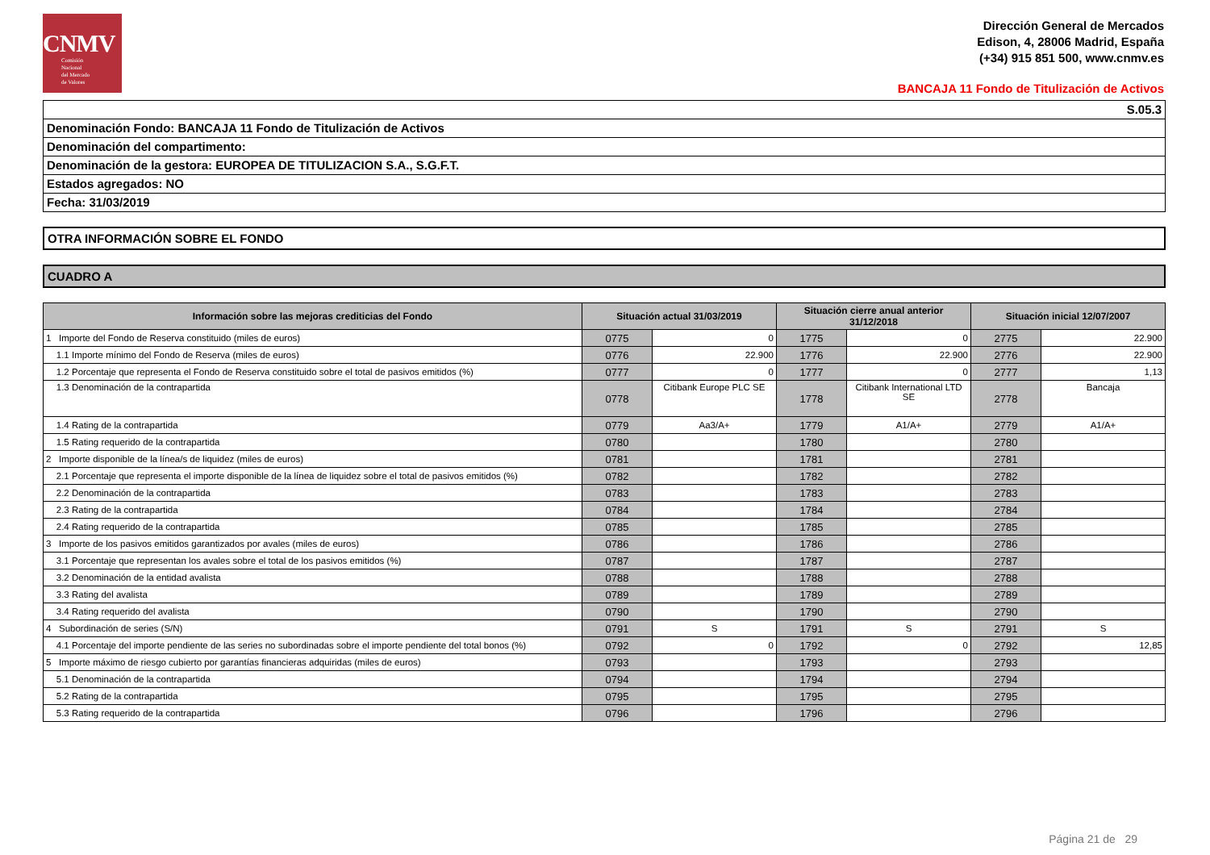CNMV
Comisión
Nacional
del Mercado
de Valores
Dirección General de Mercados
Edison, 4, 28006 Madrid, España
(+34) 915 851 500, www.cnmv.es
BANCAJA 11 Fondo de Titulización de Activos
S.05.3
Denominación Fondo: BANCAJA 11 Fondo de Titulización de Activos
Denominación del compartimento:
Denominación de la gestora: EUROPEA DE TITULIZACION S.A., S.G.F.T.
Estados agregados: NO
Fecha: 31/03/2019
OTRA INFORMACIÓN SOBRE EL FONDO
CUADRO A
| Información sobre las mejoras crediticias del Fondo | Situación actual 31/03/2019 | | Situación cierre anual anterior 31/12/2018 | | Situación inicial 12/07/2007 | |
| --- | --- | --- | --- | --- | --- | --- |
| 1 Importe del Fondo de Reserva constituido (miles de euros) | 0775 | 0 | 1775 | 0 | 2775 | 22.900 |
| 1.1 Importe mínimo del Fondo de Reserva (miles de euros) | 0776 | 22.900 | 1776 | 22.900 | 2776 | 22.900 |
| 1.2 Porcentaje que representa el Fondo de Reserva constituido sobre el total de pasivos emitidos (%) | 0777 | 0 | 1777 | 0 | 2777 | 1,13 |
| 1.3 Denominación de la contrapartida | 0778 | Citibank Europe PLC SE | 1778 | Citibank International LTD SE | 2778 | Bancaja |
| 1.4 Rating de la contrapartida | 0779 | Aa3/A+ | 1779 | A1/A+ | 2779 | A1/A+ |
| 1.5 Rating requerido de la contrapartida | 0780 | | 1780 | | 2780 | |
| 2 Importe disponible de la línea/s de liquidez (miles de euros) | 0781 | | 1781 | | 2781 | |
| 2.1 Porcentaje que representa el importe disponible de la línea de liquidez sobre el total de pasivos emitidos (%) | 0782 | | 1782 | | 2782 | |
| 2.2 Denominación de la contrapartida | 0783 | | 1783 | | 2783 | |
| 2.3 Rating de la contrapartida | 0784 | | 1784 | | 2784 | |
| 2.4 Rating requerido de la contrapartida | 0785 | | 1785 | | 2785 | |
| 3 Importe de los pasivos emitidos garantizados por avales (miles de euros) | 0786 | | 1786 | | 2786 | |
| 3.1 Porcentaje que representan los avales sobre el total de los pasivos emitidos (%) | 0787 | | 1787 | | 2787 | |
| 3.2 Denominación de la entidad avalista | 0788 | | 1788 | | 2788 | |
| 3.3 Rating del avalista | 0789 | | 1789 | | 2789 | |
| 3.4 Rating requerido del avalista | 0790 | | 1790 | | 2790 | |
| 4 Subordinación de series (S/N) | 0791 | S | 1791 | S | 2791 | S |
| 4.1 Porcentaje del importe pendiente de las series no subordinadas sobre el importe pendiente del total bonos (%) | 0792 | 0 | 1792 | 0 | 2792 | 12,85 |
| 5 Importe máximo de riesgo cubierto por garantías financieras adquiridas (miles de euros) | 0793 | | 1793 | | 2793 | |
| 5.1 Denominación de la contrapartida | 0794 | | 1794 | | 2794 | |
| 5.2 Rating de la contrapartida | 0795 | | 1795 | | 2795 | |
| 5.3 Rating requerido de la contrapartida | 0796 | | 1796 | | 2796 | |
Página 21 de 29